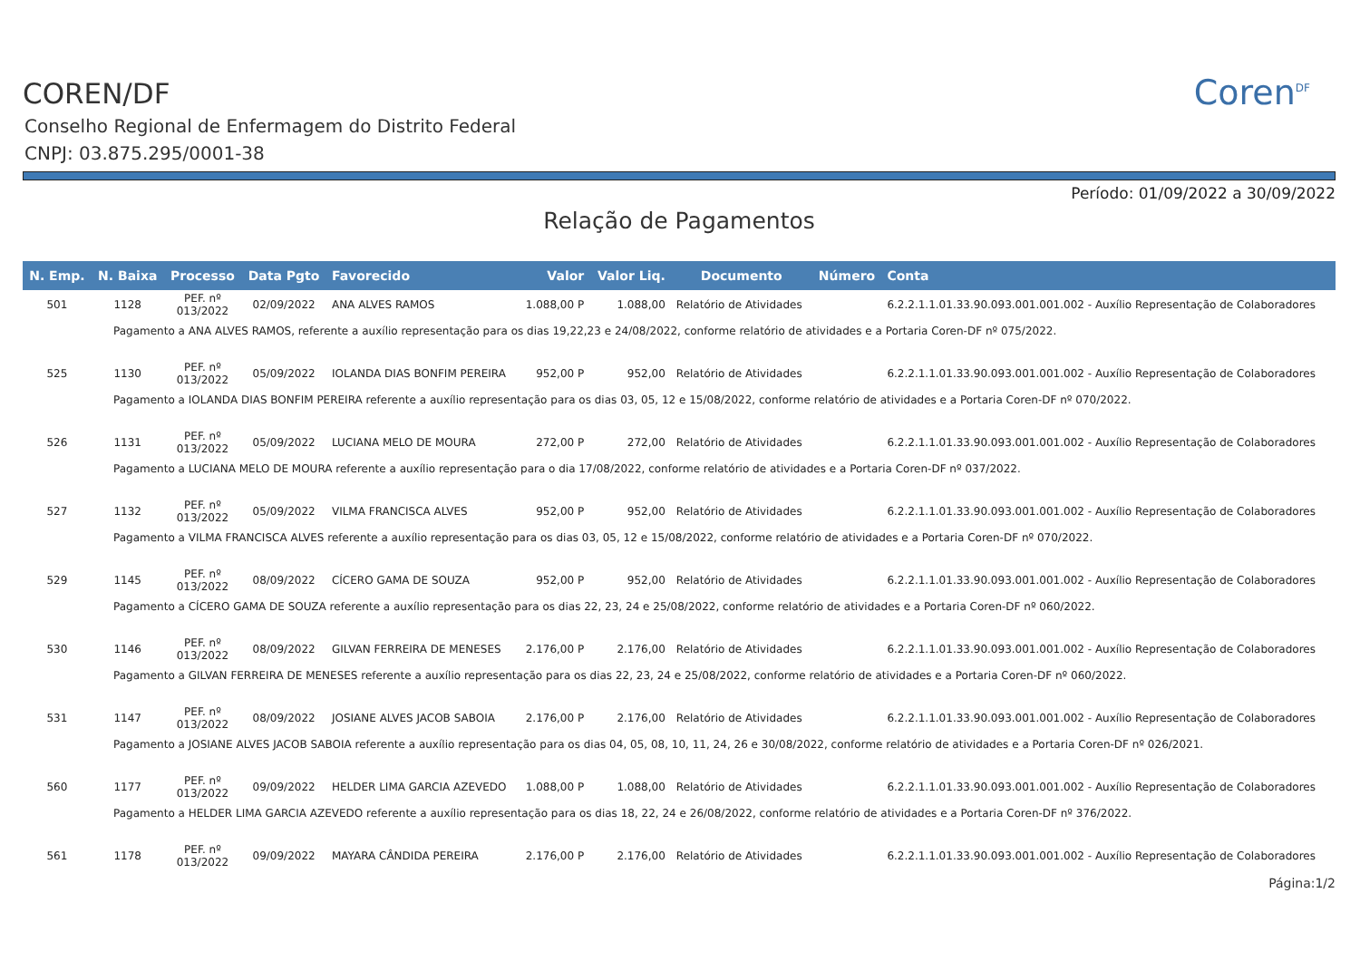Coren<sup>DF</sup>
COREN/DF
Conselho Regional de Enfermagem do Distrito Federal
CNPJ: 03.875.295/0001-38
Período: 01/09/2022 a 30/09/2022
Relação de Pagamentos
| N. Emp. | N. Baixa | Processo | Data Pgto | Favorecido | Valor | Valor Liq. | Documento | Número | Conta |
| --- | --- | --- | --- | --- | --- | --- | --- | --- | --- |
| 501 | 1128 | PEF. nº 013/2022 | 02/09/2022 | ANA ALVES RAMOS | 1.088,00 P | 1.088,00 | Relatório de Atividades | | 6.2.2.1.1.01.33.90.093.001.001.002 - Auxílio Representação de Colaboradores |
| Pagamento a ANA ALVES RAMOS, referente a auxílio representação para os dias 19,22,23 e 24/08/2022, conforme relatório de atividades e a Portaria Coren-DF nº 075/2022. | | | | | | | | | |
| 525 | 1130 | PEF. nº 013/2022 | 05/09/2022 | IOLANDA DIAS BONFIM PEREIRA | 952,00 P | 952,00 | Relatório de Atividades | | 6.2.2.1.1.01.33.90.093.001.001.002 - Auxílio Representação de Colaboradores |
| Pagamento a IOLANDA DIAS BONFIM PEREIRA referente a auxílio representação para os dias 03, 05, 12 e 15/08/2022, conforme relatório de atividades e a Portaria Coren-DF nº 070/2022. | | | | | | | | | |
| 526 | 1131 | PEF. nº 013/2022 | 05/09/2022 | LUCIANA MELO DE MOURA | 272,00 P | 272,00 | Relatório de Atividades | | 6.2.2.1.1.01.33.90.093.001.001.002 - Auxílio Representação de Colaboradores |
| Pagamento a LUCIANA MELO DE MOURA referente a auxílio representação para o dia 17/08/2022, conforme relatório de atividades e a Portaria Coren-DF nº 037/2022. | | | | | | | | | |
| 527 | 1132 | PEF. nº 013/2022 | 05/09/2022 | VILMA FRANCISCA ALVES | 952,00 P | 952,00 | Relatório de Atividades | | 6.2.2.1.1.01.33.90.093.001.001.002 - Auxílio Representação de Colaboradores |
| Pagamento a VILMA FRANCISCA ALVES referente a auxílio representação para os dias 03, 05, 12 e 15/08/2022, conforme relatório de atividades e a Portaria Coren-DF nº 070/2022. | | | | | | | | | |
| 529 | 1145 | PEF. nº 013/2022 | 08/09/2022 | CÍCERO GAMA DE SOUZA | 952,00 P | 952,00 | Relatório de Atividades | | 6.2.2.1.1.01.33.90.093.001.001.002 - Auxílio Representação de Colaboradores |
| Pagamento a CÍCERO GAMA DE SOUZA referente a auxílio representação para os dias 22, 23, 24 e 25/08/2022, conforme relatório de atividades e a Portaria Coren-DF nº 060/2022. | | | | | | | | | |
| 530 | 1146 | PEF. nº 013/2022 | 08/09/2022 | GILVAN FERREIRA DE MENESES | 2.176,00 P | 2.176,00 | Relatório de Atividades | | 6.2.2.1.1.01.33.90.093.001.001.002 - Auxílio Representação de Colaboradores |
| Pagamento a GILVAN FERREIRA DE MENESES referente a auxílio representação para os dias 22, 23, 24 e 25/08/2022, conforme relatório de atividades e a Portaria Coren-DF nº 060/2022. | | | | | | | | | |
| 531 | 1147 | PEF. nº 013/2022 | 08/09/2022 | JOSIANE ALVES JACOB SABOIA | 2.176,00 P | 2.176,00 | Relatório de Atividades | | 6.2.2.1.1.01.33.90.093.001.001.002 - Auxílio Representação de Colaboradores |
| Pagamento a JOSIANE ALVES JACOB SABOIA referente a auxílio representação para os dias 04, 05, 08, 10, 11, 24, 26 e 30/08/2022, conforme relatório de atividades e a Portaria Coren-DF nº 026/2021. | | | | | | | | | |
| 560 | 1177 | PEF. nº 013/2022 | 09/09/2022 | HELDER LIMA GARCIA AZEVEDO | 1.088,00 P | 1.088,00 | Relatório de Atividades | | 6.2.2.1.1.01.33.90.093.001.001.002 - Auxílio Representação de Colaboradores |
| Pagamento a HELDER LIMA GARCIA AZEVEDO referente a auxílio representação para os dias 18, 22, 24 e 26/08/2022, conforme relatório de atividades e a Portaria Coren-DF nº 376/2022. | | | | | | | | | |
| 561 | 1178 | PEF. nº 013/2022 | 09/09/2022 | MAYARA CÂNDIDA PEREIRA | 2.176,00 P | 2.176,00 | Relatório de Atividades | | 6.2.2.1.1.01.33.90.093.001.001.002 - Auxílio Representação de Colaboradores |
Página:1/2